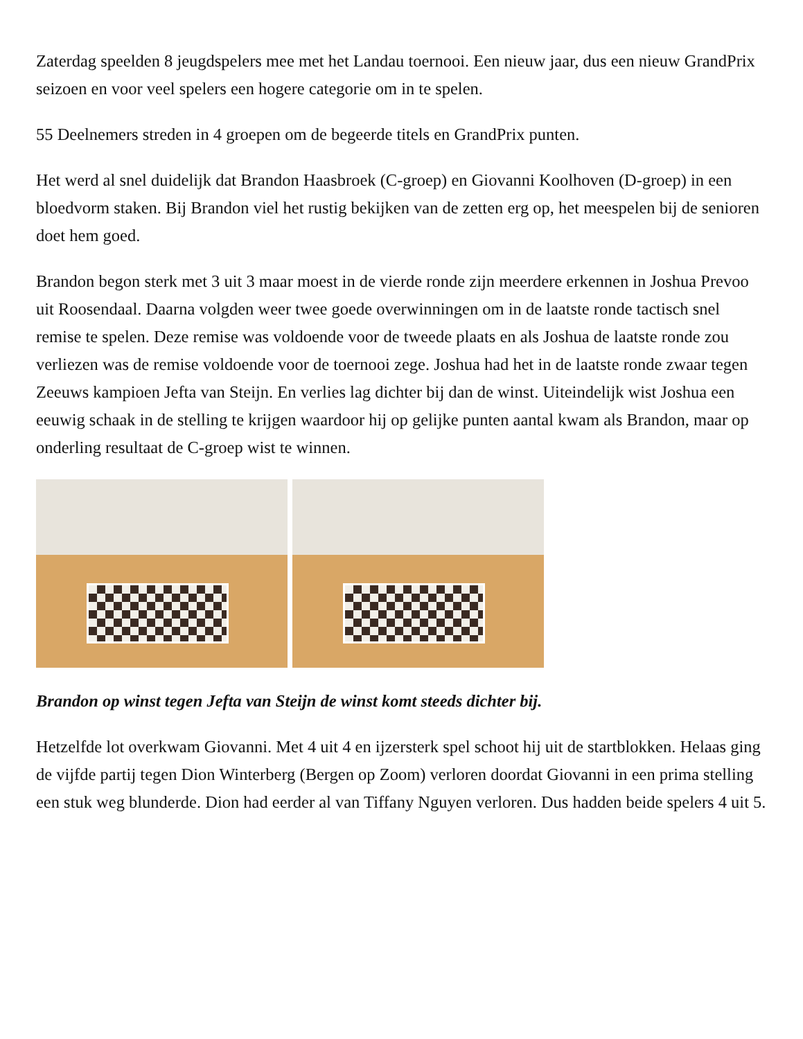Zaterdag speelden 8 jeugdspelers mee met het Landau toernooi. Een nieuw jaar, dus een nieuw GrandPrix seizoen en voor veel spelers een hogere categorie om in te spelen.
55 Deelnemers streden in 4 groepen om de begeerde titels en GrandPrix punten.
Het werd al snel duidelijk dat Brandon Haasbroek (C-groep) en Giovanni Koolhoven (D-groep) in een bloedvorm staken. Bij Brandon viel het rustig bekijken van de zetten erg op, het meespelen bij de senioren doet hem goed.
Brandon begon sterk met 3 uit 3 maar moest in de vierde ronde zijn meerdere erkennen in Joshua Prevoo uit Roosendaal. Daarna volgden weer twee goede overwinningen om in de laatste ronde tactisch snel remise te spelen. Deze remise was voldoende voor de tweede plaats en als Joshua de laatste ronde zou verliezen was de remise voldoende voor de toernooi zege. Joshua had het in de laatste ronde zwaar tegen Zeeuws kampioen Jefta van Steijn. En verlies lag dichter bij dan de winst. Uiteindelijk wist Joshua een eeuwig schaak in de stelling te krijgen waardoor hij op gelijke punten aantal kwam als Brandon, maar op onderling resultaat de C-groep wist te winnen.
Brandon op winst tegen Jefta van Steijn de winst komt steeds dichter bij.
Hetzelfde lot overkwam Giovanni. Met 4 uit 4 en ijzersterk spel schoot hij uit de startblokken. Helaas ging de vijfde partij tegen Dion Winterberg (Bergen op Zoom) verloren doordat Giovanni in een prima stelling een stuk weg blunderde. Dion had eerder al van Tiffany Nguyen verloren. Dus hadden beide spelers 4 uit 5.